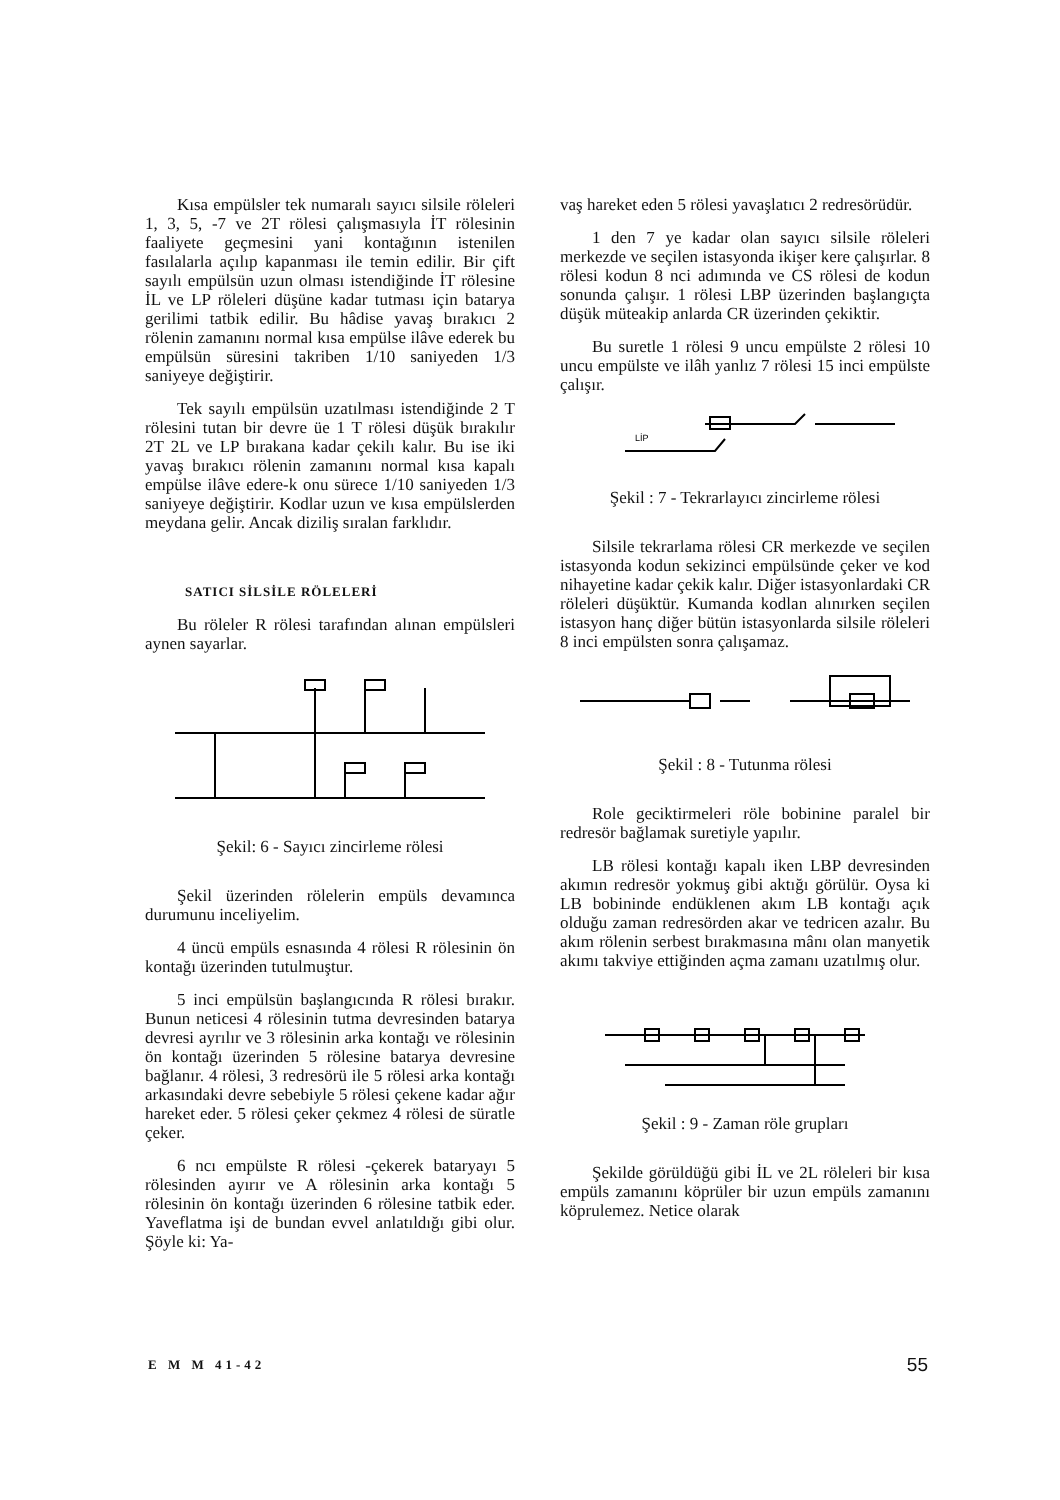Kısa empülsler tek numaralı sayıcı silsile röleleri 1, 3, 5, -7 ve 2T rölesi çalışmasıyla İT rölesinin faaliyete geçmesini yani kontağının istenilen fasılalarla açılıp kapanması ile temin edilir. Bir çift sayılı empülsün uzun olması istendiğinde İT rölesine İL ve LP röleleri düşüne kadar tutması için batarya gerilimi tatbik edilir. Bu hâdise yavaş bırakıcı 2 rölenin zamanını normal kısa empülse ilâve ederek bu empülsün süresini takriben 1/10 saniyeden 1/3 saniyeye değiştirir.
Tek sayılı empülsün uzatılması istendiğinde 2 T rölesini tutan bir devre üe 1 T rölesi düşük bırakılır 2T 2L ve LP bırakana kadar çekilı kalır. Bu ise iki yavaş bırakıcı rölenin zamanını normal kısa kapalı empülse ilâve edere-k onu sürece 1/10 saniyeden 1/3 saniyeye değiştirir. Kodlar uzun ve kısa empülslerden meydana gelir. Ancak diziliş sıralan farklıdır.
SATICI SİLSİLE RÖLELERİ
Bu röleler R rölesi tarafından alınan empülsleri aynen sayarlar.
Şekil: 6 - Sayıcı zincirleme rölesi
Şekil üzerinden rölelerin empüls devamınca durumunu inceliyelim.
4 üncü empüls esnasında 4 rölesi R rölesinin ön kontağı üzerinden tutulmuştur.
5 inci empülsün başlangıcında R rölesi bırakır. Bunun neticesi 4 rölesinin tutma devresinden batarya devresi ayrılır ve 3 rölesinin arka kontağı ve rölesinin ön kontağı üzerinden 5 rölesine batarya devresine bağlanır. 4 rölesi, 3 redresörü ile 5 rölesi arka kontağı arkasındaki devre sebebiyle 5 rölesi çekene kadar ağır hareket eder. 5 rölesi çeker çekmez 4 rölesi de süratle çeker.
6 ncı empülste R rölesi -çekerek bataryayı 5 rölesinden ayırır ve A rölesinin arka kontağı 5 rölesinin ön kontağı üzerinden 6 rölesine tatbik eder. Yaveflatma işi de bundan evvel anlatıldığı gibi olur. Şöyle ki: Ya-
vaş hareket eden 5 rölesi yavaşlatıcı 2 redresörüdür.
1 den 7 ye kadar olan sayıcı silsile röleleri merkezde ve seçilen istasyonda ikişer kere çalışırlar. 8 rölesi kodun 8 nci adımında ve CS rölesi de kodun sonunda çalışır. 1 rölesi LBP üzerinden başlangıçta düşük müteakip anlarda CR üzerinden çekiktir.
Bu suretle 1 rölesi 9 uncu empülste 2 rölesi 10 uncu empülste ve ilâh yanlız 7 rölesi 15 inci empülste çalışır.
LİP
Şekil : 7 - Tekrarlayıcı zincirleme rölesi
Silsile tekrarlama rölesi CR merkezde ve seçilen istasyonda kodun sekizinci empülsünde çeker ve kod nihayetine kadar çekik kalır. Diğer istasyonlardaki CR röleleri düşüktür. Kumanda kodlan alınırken seçilen istasyon hanç diğer bütün istasyonlarda silsile röleleri 8 inci empülsten sonra çalışamaz.
Şekil : 8 - Tutunma rölesi
Role geciktirmeleri röle bobinine paralel bir redresör bağlamak suretiyle yapılır.
LB rölesi kontağı kapalı iken LBP devresinden akımın redresör yokmuş gibi aktığı görülür. Oysa ki LB bobininde endüklenen akım LB kontağı açık olduğu zaman redresörden akar ve tedricen azalır. Bu akım rölenin serbest bırakmasına mânı olan manyetik akımı takviye ettiğinden açma zamanı uzatılmış olur.
Şekil : 9 - Zaman röle grupları
Şekilde görüldüğü gibi İL ve 2L röleleri bir kısa empüls zamanını köprüler bir uzun empüls zamanını köprulemez. Netice olarak
E M M 41-42 55